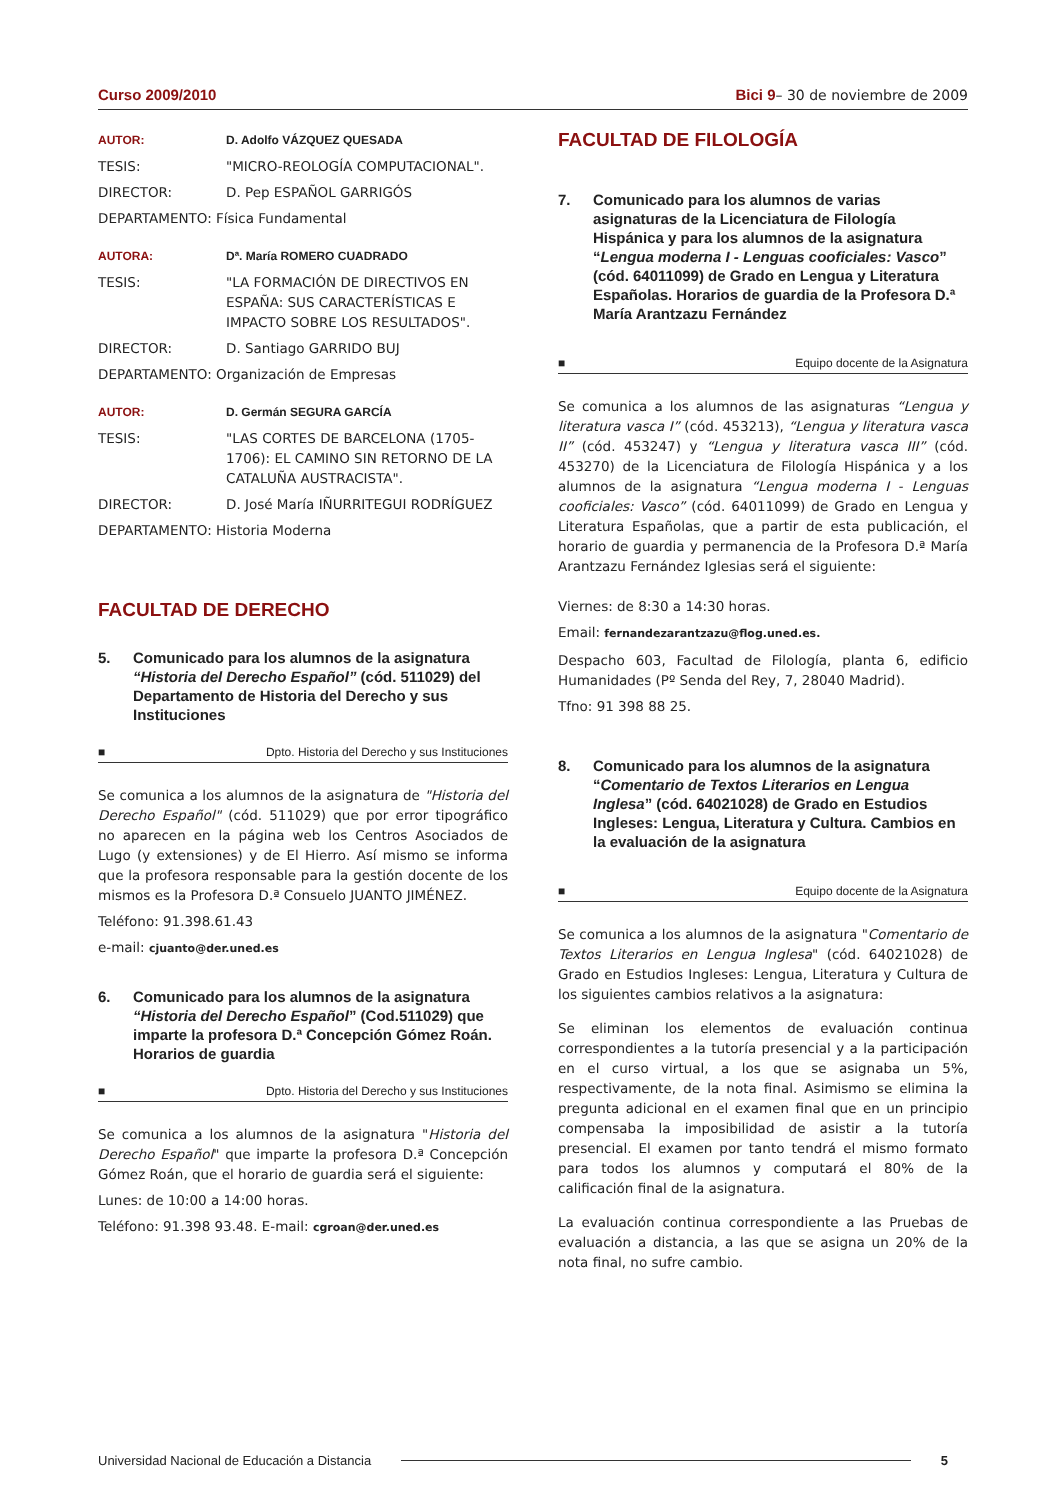Curso 2009/2010 Bici 9– 30 de noviembre de 2009
AUTOR: D. Adolfo VÁZQUEZ QUESADA
TESIS: "MICRO-REOLOGÍA COMPUTACIONAL".
DIRECTOR: D. Pep ESPAÑOL GARRIGÓS
DEPARTAMENTO: Física Fundamental
AUTORA: Dª. María ROMERO CUADRADO
TESIS: "LA FORMACIÓN DE DIRECTIVOS EN ESPAÑA: SUS CARACTERÍSTICAS E IMPACTO SOBRE LOS RESULTADOS".
DIRECTOR: D. Santiago GARRIDO BUJ
DEPARTAMENTO: Organización de Empresas
AUTOR: D. Germán SEGURA GARCÍA
TESIS: "LAS CORTES DE BARCELONA (1705-1706): EL CAMINO SIN RETORNO DE LA CATALUÑA AUSTRACISTA".
DIRECTOR: D. José María IÑURRITEGUI RODRÍGUEZ
DEPARTAMENTO: Historia Moderna
FACULTAD DE DERECHO
5. Comunicado para los alumnos de la asignatura “Historia del Derecho Español” (cód. 511029) del Departamento de Historia del Derecho y sus Instituciones
■ Dpto. Historia del Derecho y sus Instituciones
Se comunica a los alumnos de la asignatura de "Historia del Derecho Español" (cód. 511029) que por error tipográfico no aparecen en la página web los Centros Asociados de Lugo (y extensiones) y de El Hierro. Así mismo se informa que la profesora responsable para la gestión docente de los mismos es la Profesora D.ª Consuelo JUANTO JIMÉNEZ.
Teléfono: 91.398.61.43
e-mail: cjuanto@der.uned.es
6. Comunicado para los alumnos de la asignatura “Historia del Derecho Español” (Cod.511029) que imparte la profesora D.ª Concepción Gómez Roán. Horarios de guardia
■ Dpto. Historia del Derecho y sus Instituciones
Se comunica a los alumnos de la asignatura "Historia del Derecho Español" que imparte la profesora D.ª Concepción Gómez Roán, que el horario de guardia será el siguiente:
Lunes: de 10:00 a 14:00 horas.
Teléfono: 91.398 93.48. E-mail: cgroan@der.uned.es
FACULTAD DE FILOLOGÍA
7. Comunicado para los alumnos de varias asignaturas de la Licenciatura de Filología Hispánica y para los alumnos de la asignatura “Lengua moderna I - Lenguas cooficiales: Vasco” (cód. 64011099) de Grado en Lengua y Literatura Españolas. Horarios de guardia de la Profesora D.ª María Arantzazu Fernández
■ Equipo docente de la Asignatura
Se comunica a los alumnos de las asignaturas “Lengua y literatura vasca I” (cód. 453213), “Lengua y literatura vasca II” (cód. 453247) y “Lengua y literatura vasca III” (cód. 453270) de la Licenciatura de Filología Hispánica y a los alumnos de la asignatura “Lengua moderna I - Lenguas cooficiales: Vasco” (cód. 64011099) de Grado en Lengua y Literatura Españolas, que a partir de esta publicación, el horario de guardia y permanencia de la Profesora D.ª María Arantzazu Fernández Iglesias será el siguiente:
Viernes: de 8:30 a 14:30 horas.
Email: fernandezarantzazu@flog.uned.es.
Despacho 603, Facultad de Filología, planta 6, edificio Humanidades (Pº Senda del Rey, 7, 28040 Madrid).
Tfno: 91 398 88 25.
8. Comunicado para los alumnos de la asignatura “Comentario de Textos Literarios en Lengua Inglesa” (cód. 64021028) de Grado en Estudios Ingleses: Lengua, Literatura y Cultura. Cambios en la evaluación de la asignatura
■ Equipo docente de la Asignatura
Se comunica a los alumnos de la asignatura "Comentario de Textos Literarios en Lengua Inglesa" (cód. 64021028) de Grado en Estudios Ingleses: Lengua, Literatura y Cultura de los siguientes cambios relativos a la asignatura:
Se eliminan los elementos de evaluación continua correspondientes a la tutoría presencial y a la participación en el curso virtual, a los que se asignaba un 5%, respectivamente, de la nota final. Asimismo se elimina la pregunta adicional en el examen final que en un principio compensaba la imposibilidad de asistir a la tutoría presencial. El examen por tanto tendrá el mismo formato para todos los alumnos y computará el 80% de la calificación final de la asignatura.
La evaluación continua correspondiente a las Pruebas de evaluación a distancia, a las que se asigna un 20% de la nota final, no sufre cambio.
Universidad Nacional de Educación a Distancia 5